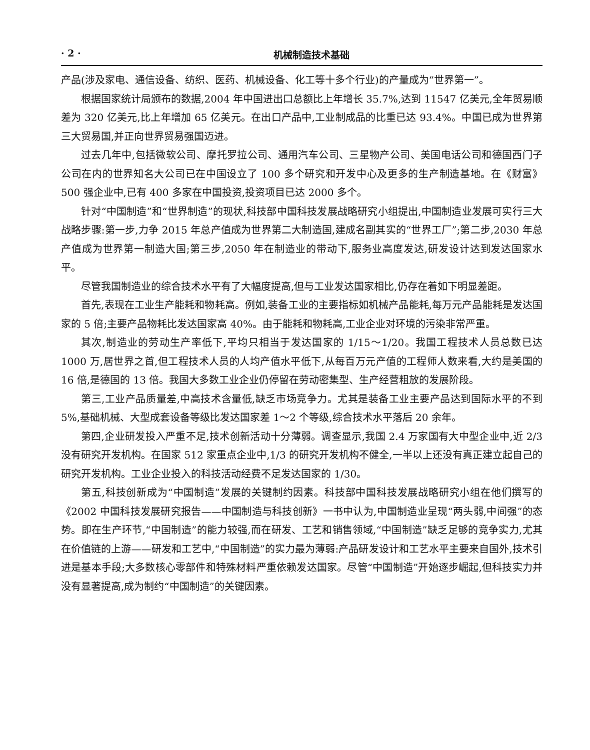· 2 · 机械制造技术基础
产品(涉及家电、通信设备、纺织、医药、机械设备、化工等十多个行业)的产量成为“世界第一”。
根据国家统计局颁布的数据,2004 年中国进出口总额比上年增长 35.7%,达到 11547 亿美元,全年贸易顺差为 320 亿美元,比上年增加 65 亿美元。在出口产品中,工业制成品的比重已达 93.4%。中国已成为世界第三大贸易国,并正向世界贸易强国迈进。
过去几年中,包括微软公司、摩托罗拉公司、通用汽车公司、三星物产公司、美国电话公司和德国西门子公司在内的世界知名大公司已在中国设立了 100 多个研究和开发中心及更多的生产制造基地。在《财富》500 强企业中,已有 400 多家在中国投资,投资项目已达 2000 多个。
针对“中国制造”和“世界制造”的现状,科技部中国科技发展战略研究小组提出,中国制造业发展可实行三大战略步骤:第一步,力争 2015 年总产值成为世界第二大制造国,建成名副其实的“世界工厂”;第二步,2030 年总产值成为世界第一制造大国;第三步,2050 年在制造业的带动下,服务业高度发达,研发设计达到发达国家水平。
尽管我国制造业的综合技术水平有了大幅度提高,但与工业发达国家相比,仍存在着如下明显差距。
首先,表现在工业生产能耗和物耗高。例如,装备工业的主要指标如机械产品能耗,每万元产品能耗是发达国家的 5 倍;主要产品物耗比发达国家高 40%。由于能耗和物耗高,工业企业对环境的污染非常严重。
其次,制造业的劳动生产率低下,平均只相当于发达国家的 1/15～1/20。我国工程技术人员总数已达 1000 万,居世界之首,但工程技术人员的人均产值水平低下,从每百万元产值的工程师人数来看,大约是美国的 16 倍,是德国的 13 倍。我国大多数工业企业仍停留在劳动密集型、生产经营粗放的发展阶段。
第三,工业产品质量差,中高技术含量低,缺乏市场竞争力。尤其是装备工业主要产品达到国际水平的不到 5%,基础机械、大型成套设备等级比发达国家差 1～2 个等级,综合技术水平落后 20 余年。
第四,企业研发投入严重不足,技术创新活动十分薄弱。调查显示,我国 2.4 万家国有大中型企业中,近 2/3 没有研究开发机构。在国家 512 家重点企业中,1/3 的研究开发机构不健全,一半以上还没有真正建立起自己的研究开发机构。工业企业投入的科技活动经费不足发达国家的 1/30。
第五,科技创新成为“中国制造”发展的关键制约因素。科技部中国科技发展战略研究小组在他们撰写的《2002 中国科技发展研究报告——中国制造与科技创新》一书中认为,中国制造业呈现“两头弱,中间强”的态势。即在生产环节,“中国制造”的能力较强,而在研发、工艺和销售领域,“中国制造”缺乏足够的竞争实力,尤其在价值链的上游——研发和工艺中,“中国制造”的实力最为薄弱:产品研发设计和工艺水平主要来自国外,技术引进是基本手段;大多数核心零部件和特殊材料严重依赖发达国家。尽管“中国制造”开始逐步崛起,但科技实力并没有显著提高,成为制约“中国制造”的关键因素。